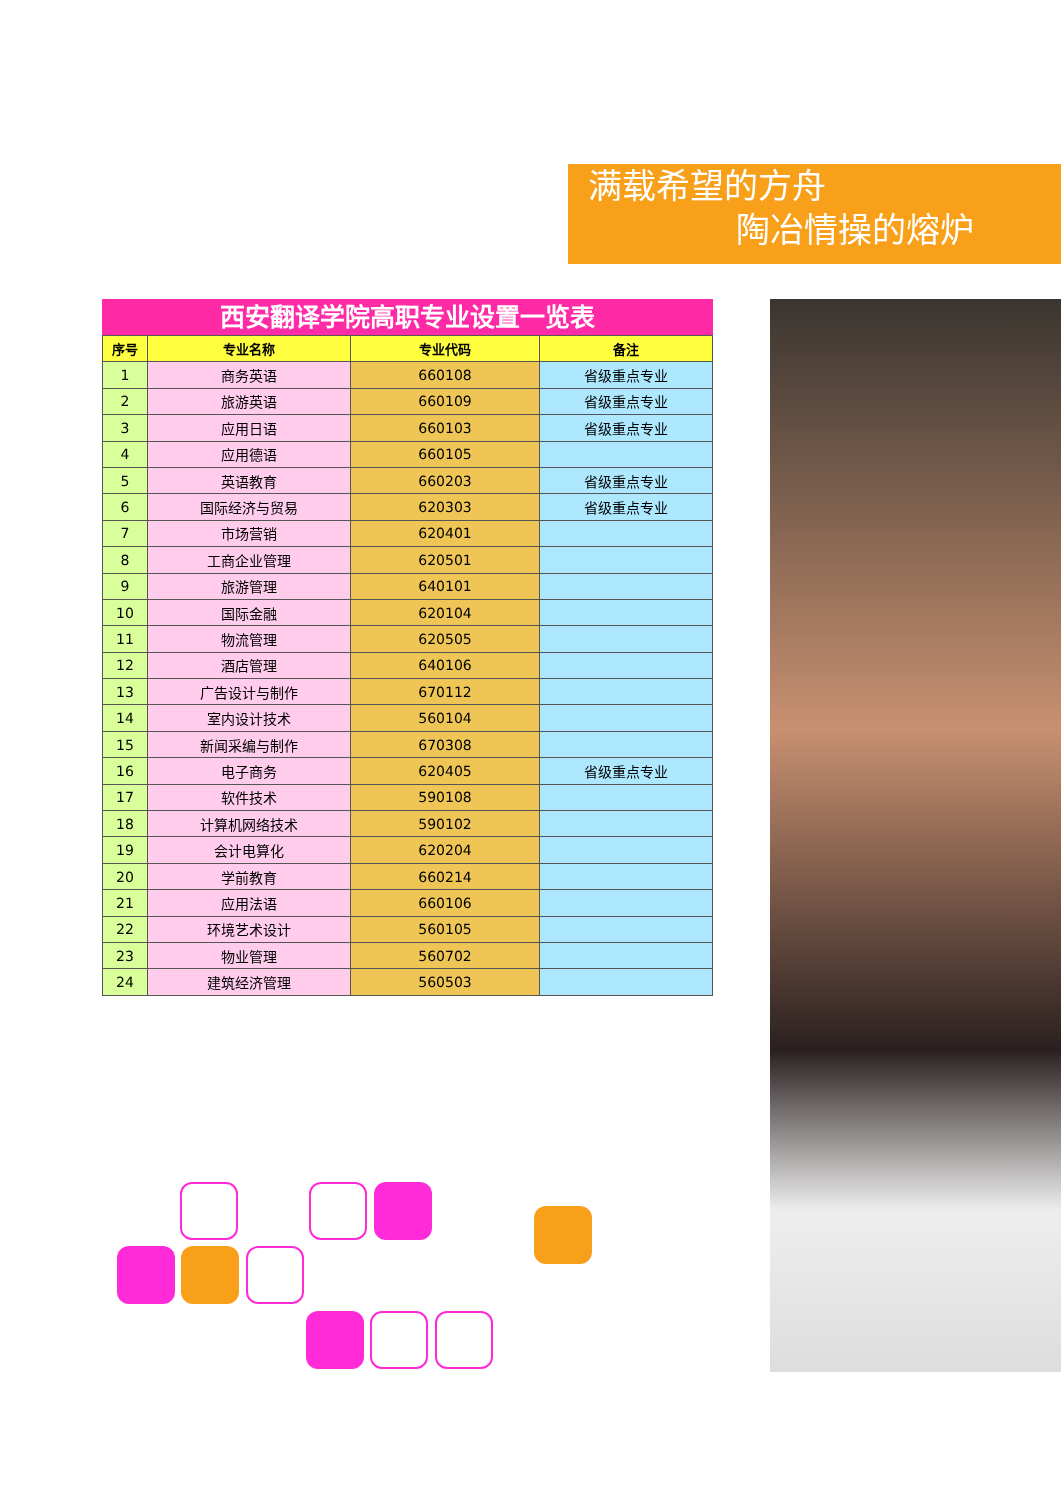满载希望的方舟
陶冶情操的熔炉
西安翻译学院高职专业设置一览表
| 序号 | 专业名称 | 专业代码 | 备注 |
| --- | --- | --- | --- |
| 1 | 商务英语 | 660108 | 省级重点专业 |
| 2 | 旅游英语 | 660109 | 省级重点专业 |
| 3 | 应用日语 | 660103 | 省级重点专业 |
| 4 | 应用德语 | 660105 | |
| 5 | 英语教育 | 660203 | 省级重点专业 |
| 6 | 国际经济与贸易 | 620303 | 省级重点专业 |
| 7 | 市场营销 | 620401 | |
| 8 | 工商企业管理 | 620501 | |
| 9 | 旅游管理 | 640101 | |
| 10 | 国际金融 | 620104 | |
| 11 | 物流管理 | 620505 | |
| 12 | 酒店管理 | 640106 | |
| 13 | 广告设计与制作 | 670112 | |
| 14 | 室内设计技术 | 560104 | |
| 15 | 新闻采编与制作 | 670308 | |
| 16 | 电子商务 | 620405 | 省级重点专业 |
| 17 | 软件技术 | 590108 | |
| 18 | 计算机网络技术 | 590102 | |
| 19 | 会计电算化 | 620204 | |
| 20 | 学前教育 | 660214 | |
| 21 | 应用法语 | 660106 | |
| 22 | 环境艺术设计 | 560105 | |
| 23 | 物业管理 | 560702 | |
| 24 | 建筑经济管理 | 560503 | |